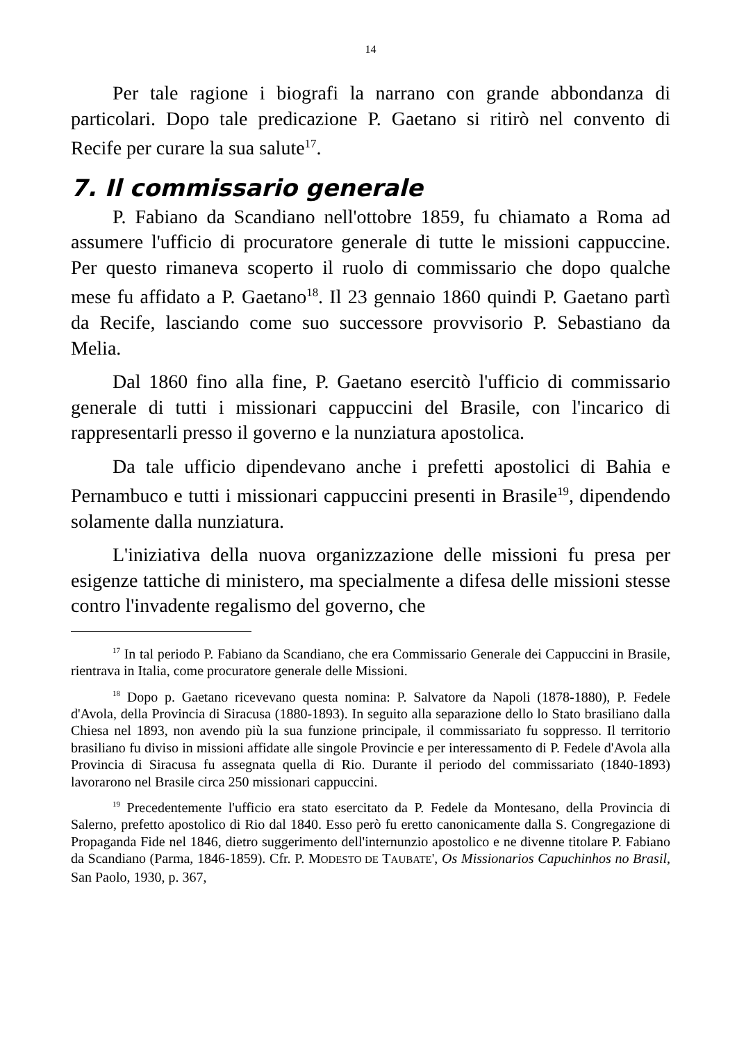14
Per tale ragione i biografi la narrano con grande abbondanza di particolari. Dopo tale predicazione P. Gaetano si ritirò nel convento di Recife per curare la sua salute<sup>17</sup>.
7. Il commissario generale
P. Fabiano da Scandiano nell'ottobre 1859, fu chiamato a Roma ad assumere l'ufficio di procuratore generale di tutte le missioni cappuccine. Per questo rimaneva scoperto il ruolo di commissario che dopo qualche mese fu affidato a P. Gaetano<sup>18</sup>. Il 23 gennaio 1860 quindi P. Gaetano partì da Recife, lasciando come suo successore provvisorio P. Sebastiano da Melia.
Dal 1860 fino alla fine, P. Gaetano esercitò l'ufficio di commissario generale di tutti i missionari cappuccini del Brasile, con l'incarico di rappresentarli presso il governo e la nunziatura apostolica.
Da tale ufficio dipendevano anche i prefetti apostolici di Bahia e Pernambuco e tutti i missionari cappuccini presenti in Brasile<sup>19</sup>, dipendendo solamente dalla nunziatura.
L'iniziativa della nuova organizzazione delle missioni fu presa per esigenze tattiche di ministero, ma specialmente a difesa delle missioni stesse contro l'invadente regalismo del governo, che
<sup>17</sup> In tal periodo P. Fabiano da Scandiano, che era Commissario Generale dei Cappuccini in Brasile, rientrava in Italia, come procuratore generale delle Missioni.
<sup>18</sup> Dopo p. Gaetano ricevevano questa nomina: P. Salvatore da Napoli (1878-1880), P. Fedele d'Avola, della Provincia di Siracusa (1880-1893). In seguito alla separazione dello lo Stato brasiliano dalla Chiesa nel 1893, non avendo più la sua funzione principale, il commissariato fu soppresso. Il territorio brasiliano fu diviso in missioni affidate alle singole Provincie e per interessamento di P. Fedele d'Avola alla Provincia di Siracusa fu assegnata quella di Rio. Durante il periodo del commissariato (1840-1893) lavorarono nel Brasile circa 250 missionari cappuccini.
<sup>19</sup> Precedentemente l'ufficio era stato esercitato da P. Fedele da Montesano, della Provincia di Salerno, prefetto apostolico di Rio dal 1840. Esso però fu eretto canonicamente dalla S. Congregazione di Propaganda Fide nel 1846, dietro suggerimento dell'internunzio apostolico e ne divenne titolare P. Fabiano da Scandiano (Parma, 1846-1859). Cfr. P. MODESTO DE TAUBATE', Os Missionarios Capuchinhos no Brasil, San Paolo, 1930, p. 367,